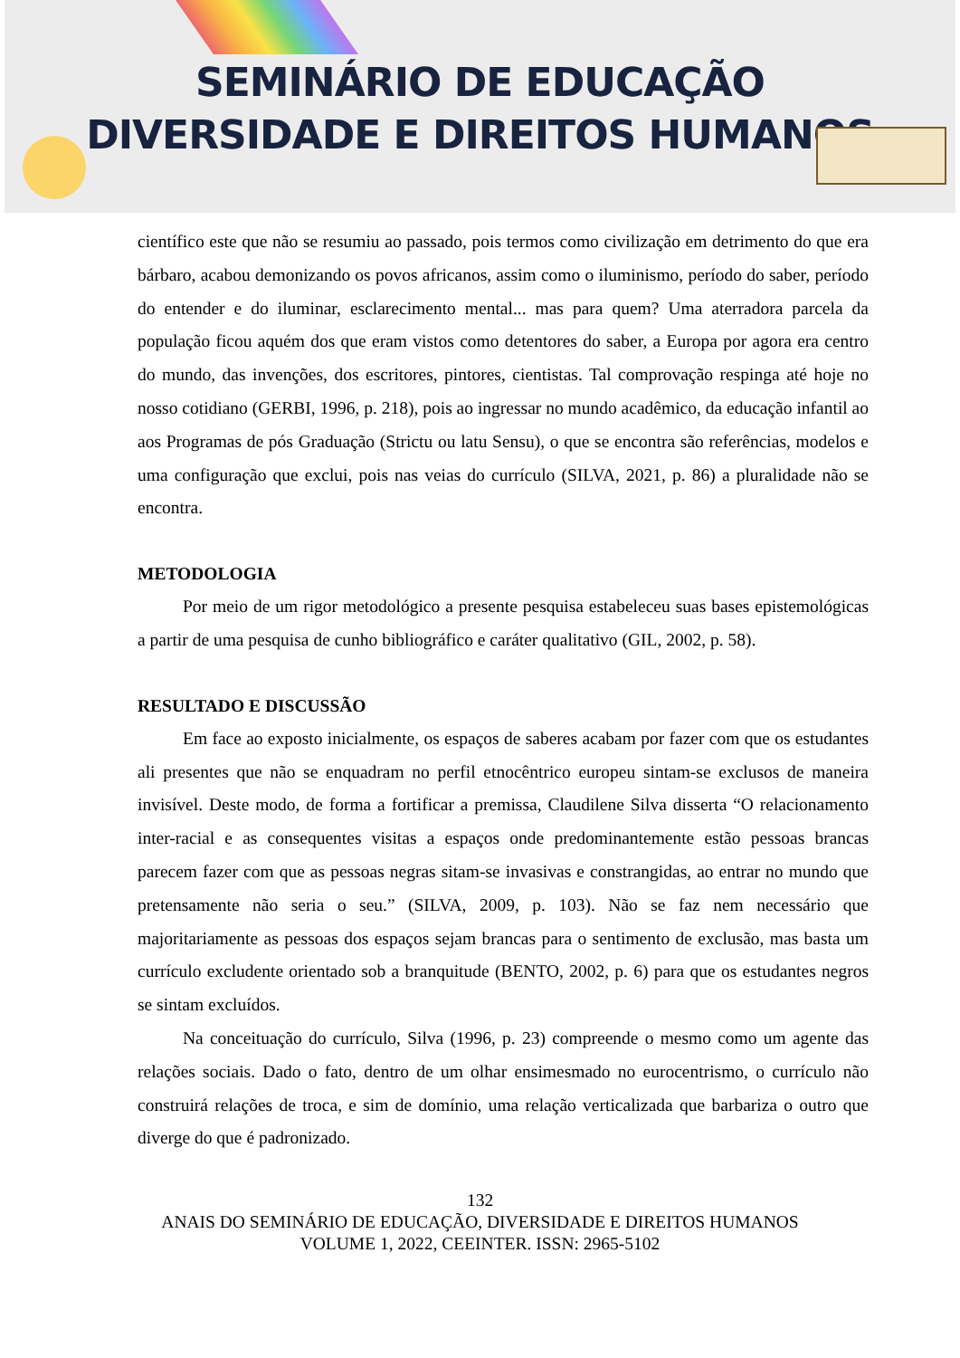SEMINÁRIO DE EDUCAÇÃO
DIVERSIDADE E DIREITOS HUMANOS
científico este que não se resumiu ao passado, pois termos como civilização em detrimento do que era bárbaro, acabou demonizando os povos africanos, assim como o iluminismo, período do saber, período do entender e do iluminar, esclarecimento mental... mas para quem? Uma aterradora parcela da população ficou aquém dos que eram vistos como detentores do saber, a Europa por agora era centro do mundo, das invenções, dos escritores, pintores, cientistas. Tal comprovação respinga até hoje no nosso cotidiano (GERBI, 1996, p. 218), pois ao ingressar no mundo acadêmico, da educação infantil ao aos Programas de pós Graduação (Strictu ou latu Sensu), o que se encontra são referências, modelos e uma configuração que exclui, pois nas veias do currículo (SILVA, 2021, p. 86) a pluralidade não se encontra.
METODOLOGIA
Por meio de um rigor metodológico a presente pesquisa estabeleceu suas bases epistemológicas a partir de uma pesquisa de cunho bibliográfico e caráter qualitativo (GIL, 2002, p. 58).
RESULTADO E DISCUSSÃO
Em face ao exposto inicialmente, os espaços de saberes acabam por fazer com que os estudantes ali presentes que não se enquadram no perfil etnocêntrico europeu sintam-se exclusos de maneira invisível. Deste modo, de forma a fortificar a premissa, Claudilene Silva disserta “O relacionamento inter-racial e as consequentes visitas a espaços onde predominantemente estão pessoas brancas parecem fazer com que as pessoas negras sitam-se invasivas e constrangidas, ao entrar no mundo que pretensamente não seria o seu.” (SILVA, 2009, p. 103). Não se faz nem necessário que majoritariamente as pessoas dos espaços sejam brancas para o sentimento de exclusão, mas basta um currículo excludente orientado sob a branquitude (BENTO, 2002, p. 6) para que os estudantes negros se sintam excluídos.
Na conceituação do currículo, Silva (1996, p. 23) compreende o mesmo como um agente das relações sociais. Dado o fato, dentro de um olhar ensimesmado no eurocentrismo, o currículo não construirá relações de troca, e sim de domínio, uma relação verticalizada que barbariza o outro que diverge do que é padronizado.
132
ANAIS DO SEMINÁRIO DE EDUCAÇÃO, DIVERSIDADE E DIREITOS HUMANOS
VOLUME 1, 2022, CEEINTER. ISSN: 2965-5102